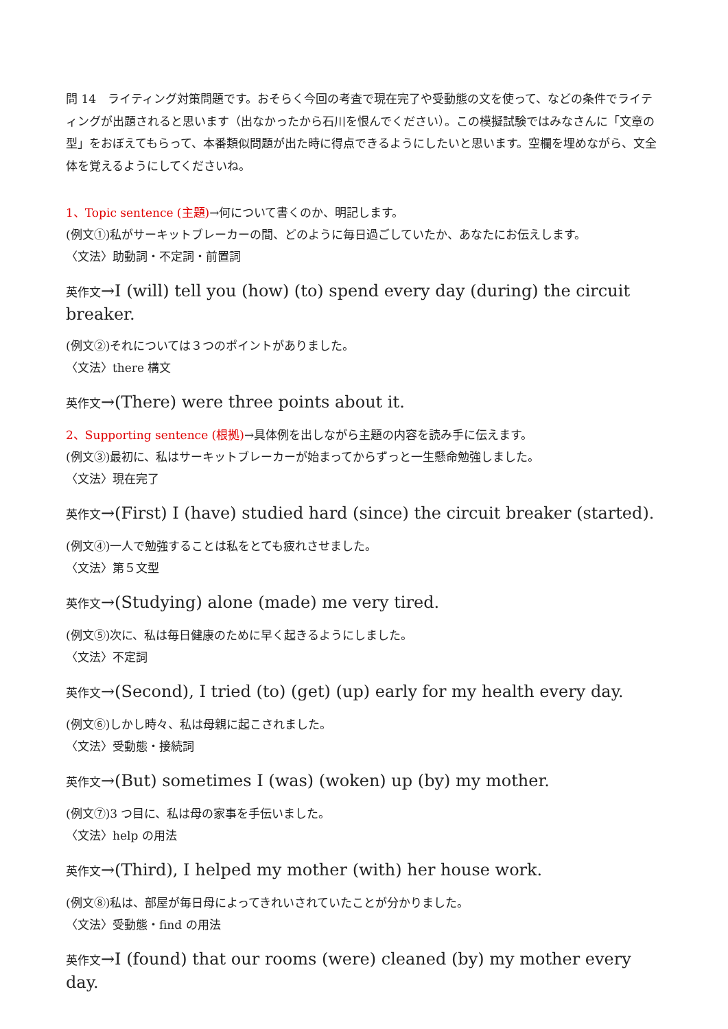問 14　ライティング対策問題です。おそらく今回の考査で現在完了や受動態の文を使って、などの条件でライティングが出題されると思います（出なかったから石川を恨んでください）。この模擬試験ではみなさんに「文章の型」をおぼえてもらって、本番類似問題が出た時に得点できるようにしたいと思います。空欄を埋めながら、文全体を覚えるようにしてくださいね。
1、Topic sentence (主題)→何について書くのか、明記します。
(例文①)私がサーキットブレーカーの間、どのように毎日過ごしていたか、あなたにお伝えします。
〈文法〉助動詞・不定詞・前置詞
英作文→I (will) tell you (how) (to) spend every day (during) the circuit breaker.
(例文②)それについては３つのポイントがありました。
〈文法〉there 構文
英作文→(There) were three points about it.
2、Supporting sentence (根拠)→具体例を出しながら主題の内容を読み手に伝えます。
(例文③)最初に、私はサーキットブレーカーが始まってからずっと一生懸命勉強しました。
〈文法〉現在完了
英作文→(First) I (have) studied hard (since) the circuit breaker (started).
(例文④)一人で勉強することは私をとても疲れさせました。
〈文法〉第５文型
英作文→(Studying) alone (made) me very tired.
(例文⑤)次に、私は毎日健康のために早く起きるようにしました。
〈文法〉不定詞
英作文→(Second), I tried (to) (get) (up) early for my health every day.
(例文⑥)しかし時々、私は母親に起こされました。
〈文法〉受動態・接続詞
英作文→(But) sometimes I (was) (woken) up (by) my mother.
(例文⑦)3 つ目に、私は母の家事を手伝いました。
〈文法〉help の用法
英作文→(Third), I helped my mother (with) her house work.
(例文⑧)私は、部屋が毎日母によってきれいされていたことが分かりました。
〈文法〉受動態・find の用法
英作文→I (found) that our rooms (were) cleaned (by) my mother every day.